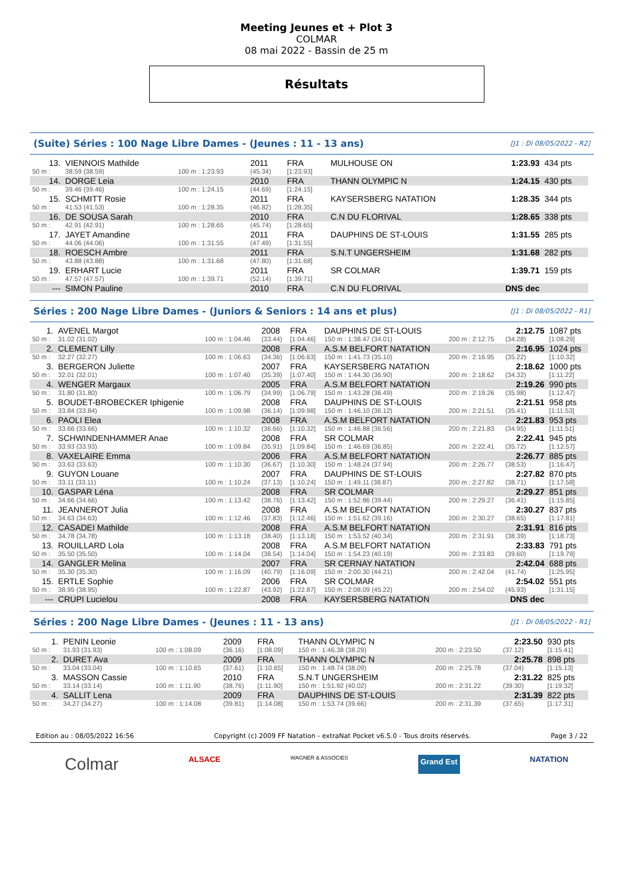Meeting Jeunes et + Plot 3
COLMAR
08 mai 2022 - Bassin de 25 m
Résultats
(Suite) Séries : 100 Nage Libre Dames - (Jeunes : 11 - 13 ans) [J1 : Di 08/05/2022 - R2]
| 13. | VIENNOIS Mathilde | | 2011 | FRA | MULHOUSE ON | 1:23.93 | 434 pts |
| 50 m : | 38.59 (38.59) | 100 m : 1:23.93 | (45.34) | [1:23.93] | | | |
| 14. | DORGE Leia | | 2010 | FRA | THANN OLYMPIC N | 1:24.15 | 430 pts |
| 50 m : | 39.46 (39.46) | 100 m : 1:24.15 | (44.69) | [1:24.15] | | | |
| 15. | SCHMITT Rosie | | 2011 | FRA | KAYSERSBERG NATATION | 1:28.35 | 344 pts |
| 50 m : | 41.53 (41.53) | 100 m : 1:28.35 | (46.82) | [1:28.35] | | | |
| 16. | DE SOUSA Sarah | | 2010 | FRA | C.N DU FLORIVAL | 1:28.65 | 338 pts |
| 50 m : | 42.91 (42.91) | 100 m : 1:28.65 | (45.74) | [1:28.65] | | | |
| 17. | JAYET Amandine | | 2011 | FRA | DAUPHINS DE ST-LOUIS | 1:31.55 | 285 pts |
| 50 m : | 44.06 (44.06) | 100 m : 1:31.55 | (47.49) | [1:31.55] | | | |
| 18. | ROESCH Ambre | | 2011 | FRA | S.N.T UNGERSHEIM | 1:31.68 | 282 pts |
| 50 m : | 43.88 (43.88) | 100 m : 1:31.68 | (47.80) | [1:31.68] | | | |
| 19. | ERHART Lucie | | 2011 | FRA | SR COLMAR | 1:39.71 | 159 pts |
| 50 m : | 47.57 (47.57) | 100 m : 1:39.71 | (52.14) | [1:39.71] | | | |
| --- | SIMON Pauline | | 2010 | FRA | C.N DU FLORIVAL | DNS dec | |
Séries : 200 Nage Libre Dames - (Juniors & Seniors : 14 ans et plus) [J1 : Di 08/05/2022 - R1]
| 1. | AVENEL Margot | | 2008 | FRA | DAUPHINS DE ST-LOUIS | | 2:12.75 | 1087 pts |
| 50 m : | 31.02 (31.02) | 100 m : 1:04.46 | (33.44) | [1:04.46] | 150 m : 1:38.47 (34.01) | 200 m : 2:12.75 | (34.28) | [1:08.29] |
| 2. | CLEMENT Lilly | | 2008 | FRA | A.S.M BELFORT NATATION | | 2:16.95 | 1024 pts |
| 50 m : | 32.27 (32.27) | 100 m : 1:06.63 | (34.36) | [1:06.63] | 150 m : 1:41.73 (35.10) | 200 m : 2:16.95 | (35.22) | [1:10.32] |
| 3. | BERGERON Juliette | | 2007 | FRA | KAYSERSBERG NATATION | | 2:18.62 | 1000 pts |
| 50 m : | 32.01 (32.01) | 100 m : 1:07.40 | (35.39) | [1:07.40] | 150 m : 1:44.30 (36.90) | 200 m : 2:18.62 | (34.32) | [1:11.22] |
| 4. | WENGER Margaux | | 2005 | FRA | A.S.M BELFORT NATATION | | 2:19.26 | 990 pts |
| 50 m : | 31.80 (31.80) | 100 m : 1:06.79 | (34.99) | [1:06.79] | 150 m : 1:43.28 (36.49) | 200 m : 2:19.26 | (35.98) | [1:12.47] |
| 5. | BOUDET-BROBECKER Iphigenie | | 2008 | FRA | DAUPHINS DE ST-LOUIS | | 2:21.51 | 958 pts |
| 50 m : | 33.84 (33.84) | 100 m : 1:09.98 | (36.14) | [1:09.98] | 150 m : 1:46.10 (36.12) | 200 m : 2:21.51 | (35.41) | [1:11.53] |
| 6. | PAOLI Elea | | 2008 | FRA | A.S.M BELFORT NATATION | | 2:21.83 | 953 pts |
| 50 m : | 33.66 (33.66) | 100 m : 1:10.32 | (36.66) | [1:10.32] | 150 m : 1:46.88 (36.56) | 200 m : 2:21.83 | (34.95) | [1:11.51] |
| 7. | SCHWINDENHAMMER Anae | | 2008 | FRA | SR COLMAR | | 2:22.41 | 945 pts |
| 50 m : | 33.93 (33.93) | 100 m : 1:09.84 | (35.91) | [1:09.84] | 150 m : 1:46.69 (36.85) | 200 m : 2:22.41 | (35.72) | [1:12.57] |
| 8. | VAXELAIRE Emma | | 2006 | FRA | A.S.M BELFORT NATATION | | 2:26.77 | 885 pts |
| 50 m : | 33.63 (33.63) | 100 m : 1:10.30 | (36.67) | [1:10.30] | 150 m : 1:48.24 (37.94) | 200 m : 2:26.77 | (38.53) | [1:16.47] |
| 9. | GUYON Louane | | 2007 | FRA | DAUPHINS DE ST-LOUIS | | 2:27.82 | 870 pts |
| 50 m : | 33.11 (33.11) | 100 m : 1:10.24 | (37.13) | [1:10.24] | 150 m : 1:49.11 (38.87) | 200 m : 2:27.82 | (38.71) | [1:17.58] |
| 10. | GASPAR Léna | | 2008 | FRA | SR COLMAR | | 2:29.27 | 851 pts |
| 50 m : | 34.66 (34.66) | 100 m : 1:13.42 | (38.76) | [1:13.42] | 150 m : 1:52.86 (39.44) | 200 m : 2:29.27 | (36.41) | [1:15.85] |
| 11. | JEANNEROT Julia | | 2008 | FRA | A.S.M BELFORT NATATION | | 2:30.27 | 837 pts |
| 50 m : | 34.63 (34.63) | 100 m : 1:12.46 | (37.83) | [1:12.46] | 150 m : 1:51.62 (39.16) | 200 m : 2:30.27 | (38.65) | [1:17.81] |
| 12. | CASADEI Mathilde | | 2008 | FRA | A.S.M BELFORT NATATION | | 2:31.91 | 816 pts |
| 50 m : | 34.78 (34.78) | 100 m : 1:13.18 | (38.40) | [1:13.18] | 150 m : 1:53.52 (40.34) | 200 m : 2:31.91 | (38.39) | [1:18.73] |
| 13. | ROUILLARD Lola | | 2008 | FRA | A.S.M BELFORT NATATION | | 2:33.83 | 791 pts |
| 50 m : | 35.50 (35.50) | 100 m : 1:14.04 | (38.54) | [1:14.04] | 150 m : 1:54.23 (40.19) | 200 m : 2:33.83 | (39.60) | [1:19.79] |
| 14. | GANGLER Melina | | 2007 | FRA | SR CERNAY NATATION | | 2:42.04 | 688 pts |
| 50 m : | 35.30 (35.30) | 100 m : 1:16.09 | (40.79) | [1:16.09] | 150 m : 2:00.30 (44.21) | 200 m : 2:42.04 | (41.74) | [1:25.95] |
| 15. | ERTLE Sophie | | 2006 | FRA | SR COLMAR | | 2:54.02 | 551 pts |
| 50 m : | 38.95 (38.95) | 100 m : 1:22.87 | (43.92) | [1:22.87] | 150 m : 2:08.09 (45.22) | 200 m : 2:54.02 | (45.93) | [1:31.15] |
| --- | CRUPI Lucielou | | 2008 | FRA | KAYSERSBERG NATATION | | DNS dec | |
Séries : 200 Nage Libre Dames - (Jeunes : 11 - 13 ans) [J1 : Di 08/05/2022 - R1]
| 1. | PENIN Leonie | | 2009 | FRA | THANN OLYMPIC N | | 2:23.50 | 930 pts |
| 50 m : | 31.93 (31.93) | 100 m : 1:08.09 | (36.16) | [1:08.09] | 150 m : 1:46.38 (38.29) | 200 m : 2:23.50 | (37.12) | [1:15.41] |
| 2. | DURET Ava | | 2009 | FRA | THANN OLYMPIC N | | 2:25.78 | 898 pts |
| 50 m : | 33.04 (33.04) | 100 m : 1:10.65 | (37.61) | [1:10.65] | 150 m : 1:48.74 (38.09) | 200 m : 2:25.78 | (37.04) | [1:15.13] |
| 3. | MASSON Cassie | | 2010 | FRA | S.N.T UNGERSHEIM | | 2:31.22 | 825 pts |
| 50 m : | 33.14 (33.14) | 100 m : 1:11.90 | (38.76) | [1:11.90] | 150 m : 1:51.92 (40.02) | 200 m : 2:31.22 | (39.30) | [1:19.32] |
| 4. | SALLIT Lena | | 2009 | FRA | DAUPHINS DE ST-LOUIS | | 2:31.39 | 822 pts |
| 50 m : | 34.27 (34.27) | 100 m : 1:14.08 | (39.81) | [1:14.08] | 150 m : 1:53.74 (39.66) | 200 m : 2:31.39 | (37.65) | [1:17.31] |
Edition au : 08/05/2022 16:56 Copyright (c) 2009 FF Natation - extraNat Pocket v6.5.0 - Tous droits réservés. Page 3 / 22
Colmar ALSACE WAGNER & ASSOCIES Grand Est NATATION